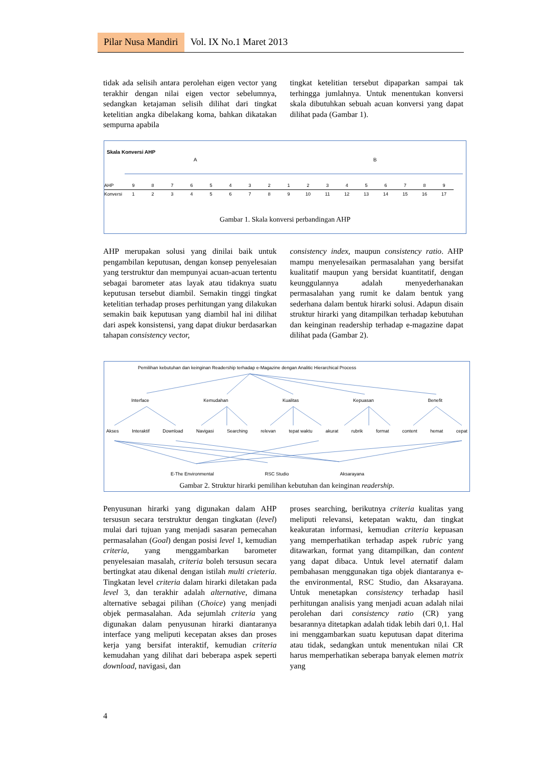Pilar Nusa Mandiri Vol. IX No.1 Maret 2013
tidak ada selisih antara perolehan eigen vector yang terakhir dengan nilai eigen vector sebelumnya, sedangkan ketajaman selisih dilihat dari tingkat ketelitian angka dibelakang koma, bahkan dikatakan sempurna apabila
tingkat ketelitian tersebut dipaparkan sampai tak terhingga jumlahnya. Untuk menentukan konversi skala dibutuhkan sebuah acuan konversi yang dapat dilihat pada (Gambar 1).
Skala Konversi AHP
A B
| AHP | 9 | 8 | 7 | 6 | 5 | 4 | 3 | 2 | 1 | 2 | 3 | 4 | 5 | 6 | 7 | 8 | 9 |
| Konversi | 1 | 2 | 3 | 4 | 5 | 6 | 7 | 8 | 9 | 10 | 11 | 12 | 13 | 14 | 15 | 16 | 17 |
Gambar 1. Skala konversi perbandingan AHP
AHP merupakan solusi yang dinilai baik untuk pengambilan keputusan, dengan konsep penyelesaian yang terstruktur dan mempunyai acuan-acuan tertentu sebagai barometer atas layak atau tidaknya suatu keputusan tersebut diambil. Semakin tinggi tingkat ketelitian terhadap proses perhitungan yang dilakukan semakin baik keputusan yang diambil hal ini dilihat dari aspek konsistensi, yang dapat diukur berdasarkan tahapan consistency vector,
consistency index, maupun consistency ratio. AHP mampu menyelesaikan permasalahan yang bersifat kualitatif maupun yang bersidat kuantitatif, dengan keunggulannya adalah menyederhanakan permasalahan yang rumit ke dalam bentuk yang sederhana dalam bentuk hirarki solusi. Adapun disain struktur hirarki yang ditampilkan terhadap kebutuhan dan keinginan readership terhadap e-magazine dapat dilihat pada (Gambar 2).
Pemilihan kebutuhan dan keinginan Readership terhadap e-Magazine dengan Analitic Hierarchical Process
Interface Kemudahan Kualitas Kepuasan Benefit
Akses Interaktif Download Navigasi Searching relevan tepat waktu akurat rubrik format content hemat cepat
E-The Environmental RSC Studio Aksarayana
Gambar 2. Struktur hirarki pemilihan kebutuhan dan keinginan readership.
Penyusunan hirarki yang digunakan dalam AHP tersusun secara terstruktur dengan tingkatan (level) mulai dari tujuan yang menjadi sasaran pemecahan permasalahan (Goal) dengan posisi level 1, kemudian criteria, yang menggambarkan barometer penyelesaian masalah, criteria boleh tersusun secara bertingkat atau dikenal dengan istilah multi crieteria. Tingkatan level criteria dalam hirarki diletakan pada level 3, dan terakhir adalah alternative, dimana alternative sebagai pilihan (Choice) yang menjadi objek permasalahan. Ada sejumlah criteria yang digunakan dalam penyusunan hirarki diantaranya interface yang meliputi kecepatan akses dan proses kerja yang bersifat interaktif, kemudian criteria kemudahan yang dilihat dari beberapa aspek seperti download, navigasi, dan
proses searching, berikutnya criteria kualitas yang meliputi relevansi, ketepatan waktu, dan tingkat keakuratan informasi, kemudian criteria kepuasan yang memperhatikan terhadap aspek rubric yang ditawarkan, format yang ditampilkan, dan content yang dapat dibaca. Untuk level aternatif dalam pembahasan menggunakan tiga objek diantaranya e-the environmental, RSC Studio, dan Aksarayana. Untuk menetapkan consistency terhadap hasil perhitungan analisis yang menjadi acuan adalah nilai perolehan dari consistency ratio (CR) yang besarannya ditetapkan adalah tidak lebih dari 0,1. Hal ini menggambarkan suatu keputusan dapat diterima atau tidak, sedangkan untuk menentukan nilai CR harus memperhatikan seberapa banyak elemen matrix yang
4